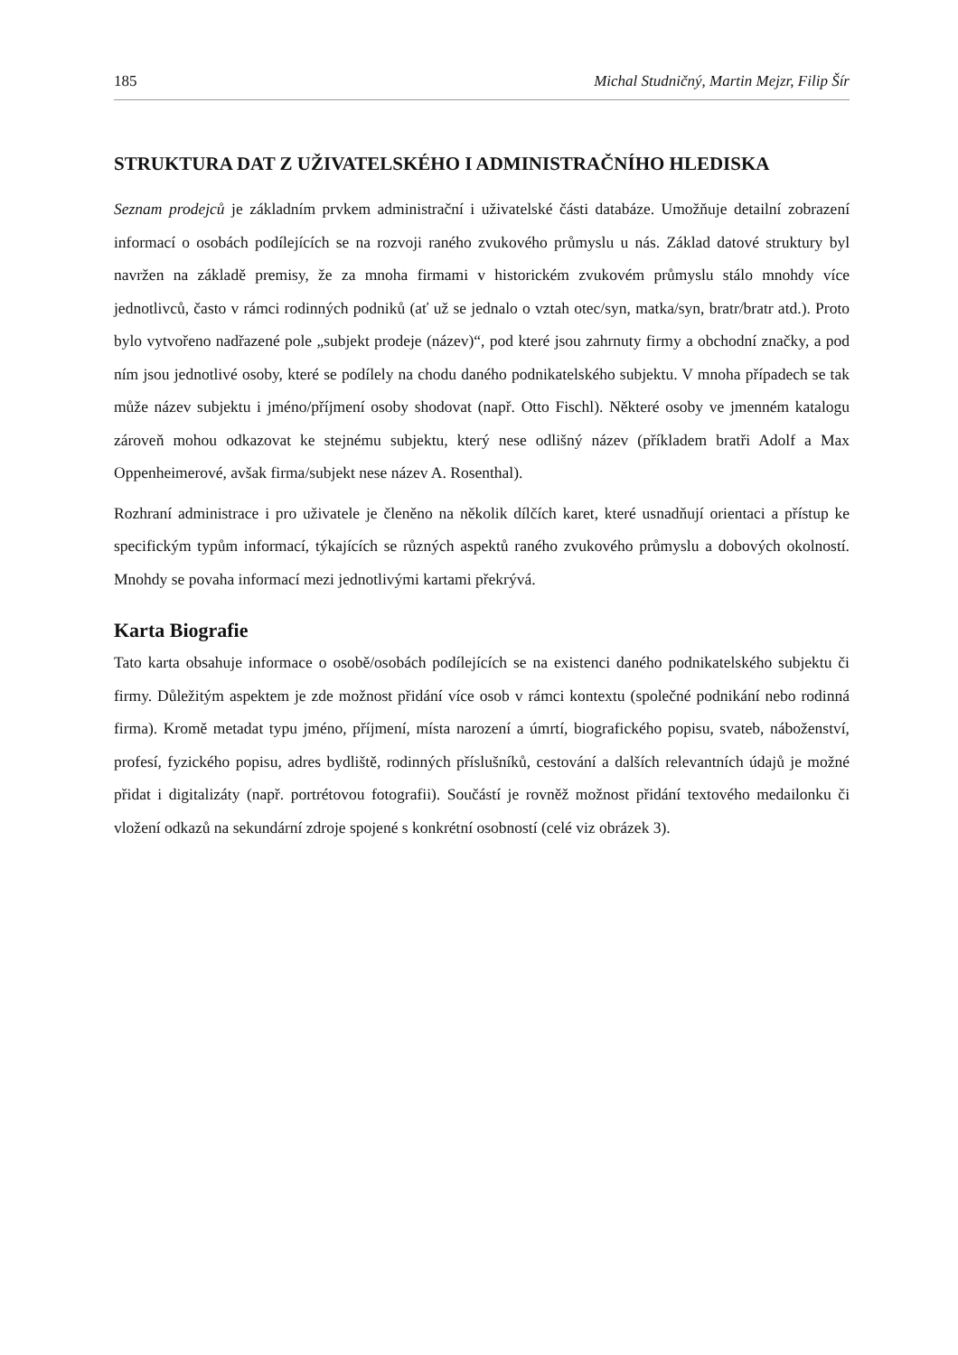185 Michal Studničný, Martin Mejzr, Filip Šír
STRUKTURA DAT Z UŽIVATELSKÉHO I ADMINISTRAČNÍHO HLEDISKA
Seznam prodejců je základním prvkem administrační i uživatelské části databáze. Umožňuje detailní zobrazení informací o osobách podílejících se na rozvoji raného zvukového průmyslu u nás. Základ datové struktury byl navržen na základě premisy, že za mnoha firmami v historickém zvukovém průmyslu stálo mnohdy více jednotlivců, často v rámci rodinných podniků (ať už se jednalo o vztah otec/syn, matka/syn, bratr/bratr atd.). Proto bylo vytvořeno nadřazené pole „subjekt prodeje (název)“, pod které jsou zahrnuty firmy a obchodní značky, a pod ním jsou jednotlivé osoby, které se podílely na chodu daného podnikatelského subjektu. V mnoha případech se tak může název subjektu i jméno/příjmení osoby shodovat (např. Otto Fischl). Některé osoby ve jmenném katalogu zároveň mohou odkazovat ke stejnému subjektu, který nese odlišný název (příkladem bratři Adolf a Max Oppenheimerové, avšak firma/subjekt nese název A. Rosenthal).
Rozhraní administrace i pro uživatele je členěno na několik dílčích karet, které usnadňují orientaci a přístup ke specifickým typům informací, týkajících se různých aspektů raného zvukového průmyslu a dobových okolností. Mnohdy se povaha informací mezi jednotlivými kartami překrývá.
Karta Biografie
Tato karta obsahuje informace o osobě/osobách podílejících se na existenci daného podnikatelského subjektu či firmy. Důležitým aspektem je zde možnost přidání více osob v rámci kontextu (společné podnikání nebo rodinná firma). Kromě metadat typu jméno, příjmení, místa narození a úmrtí, biografického popisu, svateb, náboženství, profesí, fyzického popisu, adres bydliště, rodinných příslušníků, cestování a dalších relevantních údajů je možné přidat i digitalizáty (např. portrétovou fotografii). Součástí je rovněž možnost přidání textového medailonku či vložení odkazů na sekundární zdroje spojené s konkrétní osobností (celé viz obrázek 3).